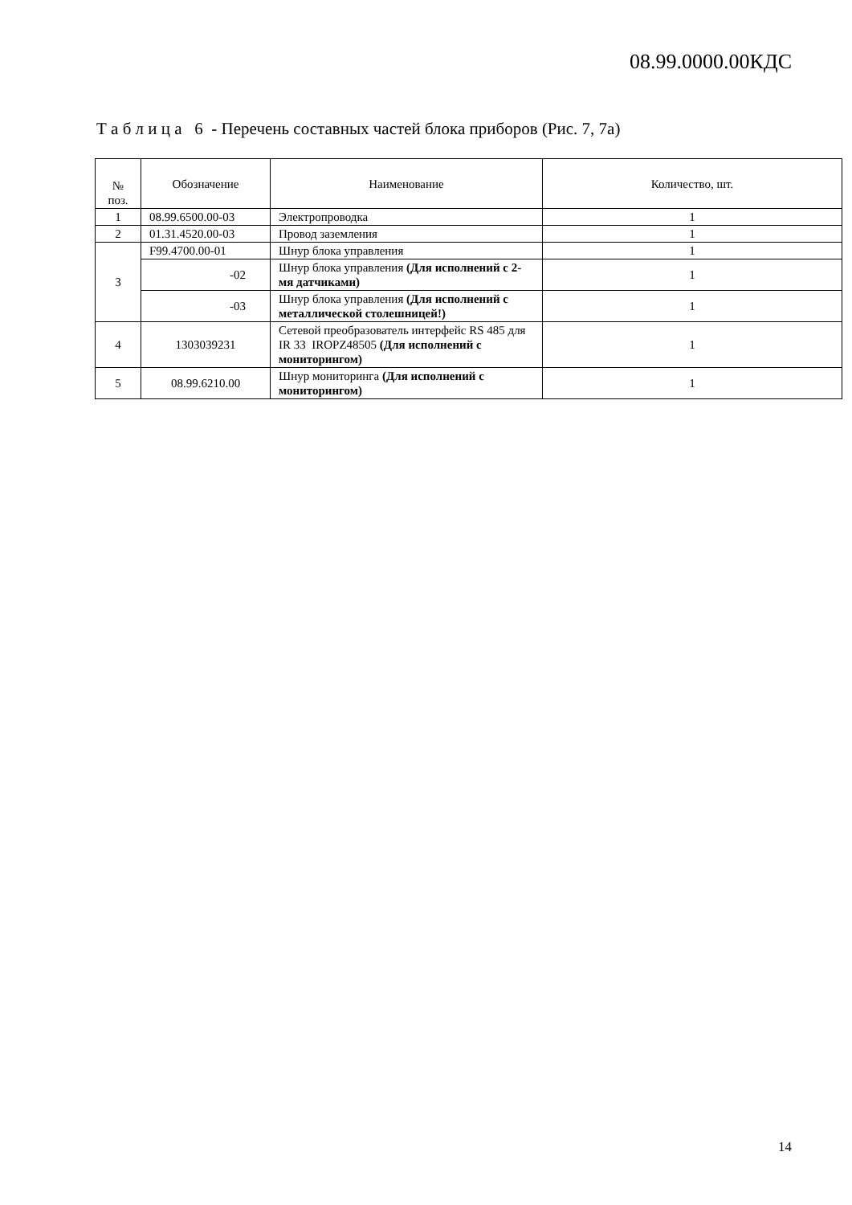08.99.0000.00КДС
Т а б л и ц а 6 - Перечень составных частей блока приборов (Рис. 7, 7а)
| № поз. | Обозначение | Наименование | Количество, шт. |
| --- | --- | --- | --- |
| 1 | 08.99.6500.00-03 | Электропроводка | 1 |
| 2 | 01.31.4520.00-03 | Провод заземления | 1 |
| 3 | F99.4700.00-01 | Шнур блока управления | 1 |
| | -02 | Шнур блока управления (Для исполнений с 2-мя датчиками) | 1 |
| | -03 | Шнур блока управления (Для исполнений с металлической столешницей!) | 1 |
| 4 | 1303039231 | Сетевой преобразователь интерфейс RS 485 для IR 33 IROPZ48505 (Для исполнений с мониторингом) | 1 |
| 5 | 08.99.6210.00 | Шнур мониторинга (Для исполнений с мониторингом) | 1 |
14